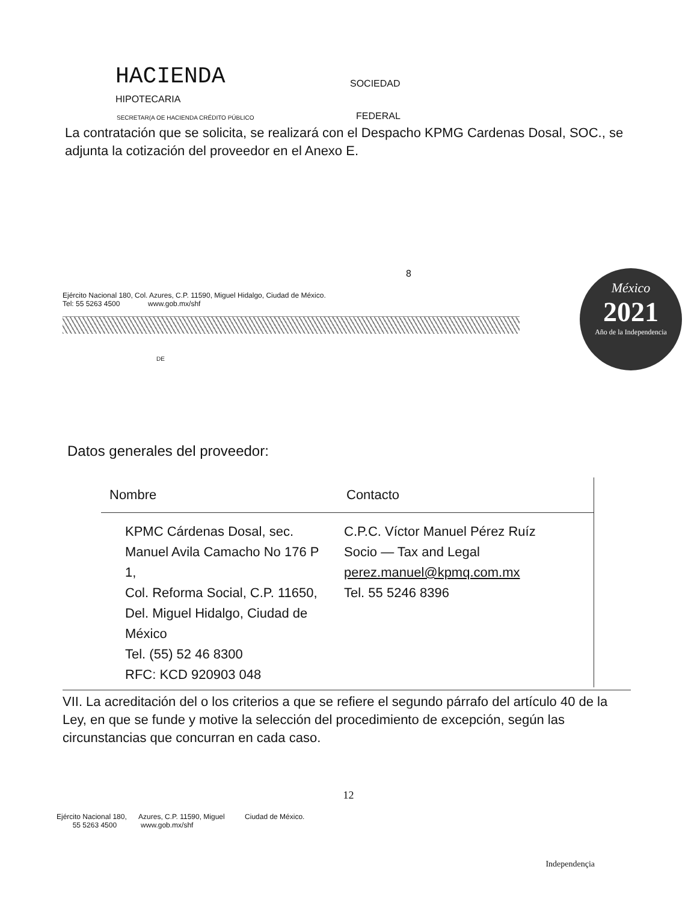HACIENDA
SOCIEDAD
HIPOTECARIA
SECRETAR(A OE HACIENDA CRÉDITO PÚBLICO
FEDERAL
La contratación que se solicita, se realizará con el Despacho KPMG Cardenas Dosal, SOC., se adjunta la cotización del proveedor en el Anexo E.
8
Ejército Nacional 180, Col. Azures, C.P. 11590, Miguel Hidalgo, Ciudad de México.
Tel: 55 5263 4500 www.gob.mx/shf
DE
México
2021
Año de la Independencia
Datos generales del proveedor:
| Nombre | Contacto |
| --- | --- |
| KPMC Cárdenas Dosal, sec. Manuel Avila Camacho No 176 P 1, Col. Reforma Social, C.P. 11650, Del. Miguel Hidalgo, Ciudad de México Tel. (55) 52 46 8300 RFC: KCD 920903 048 | C.P.C. Víctor Manuel Pérez Ruíz Socio — Tax and Legal perez.manuel@kpmq.com.mx Tel. 55 5246 8396 |
VII. La acreditación del o los criterios a que se refiere el segundo párrafo del artículo 40 de la Ley, en que se funde y motive la selección del procedimiento de excepción, según las circunstancias que concurran en cada caso.
12
Ejército Nacional 180, Azures, C.P. 11590, Miguel Ciudad de México.
55 5263 4500 www.gob.mx/shf
Independençia